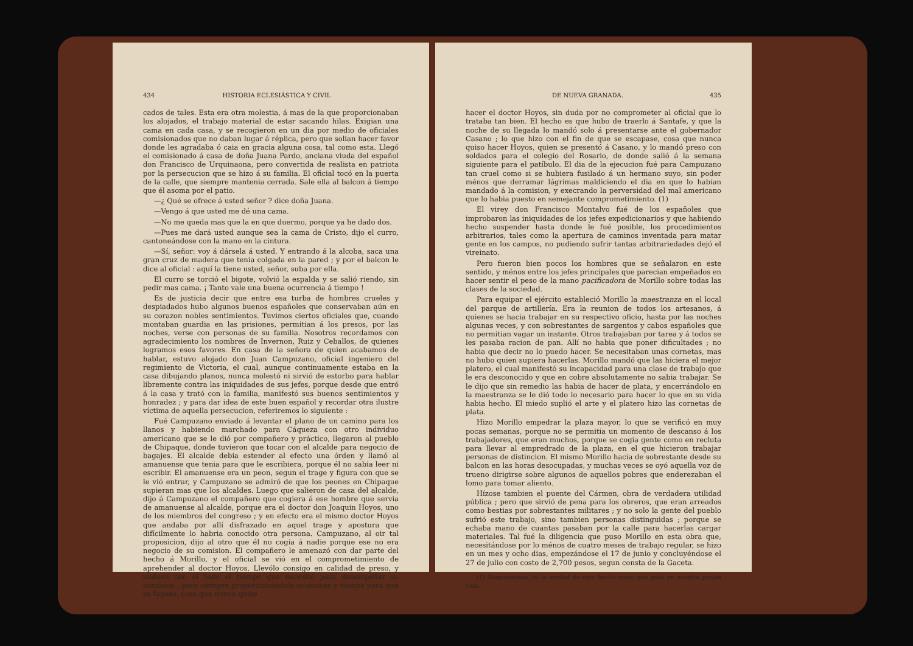434 HISTORIA ECLESIÁSTICA Y CIVIL
cados de tales. Esta era otra molestia, á mas de la que proporcionaban los alojados, el trabajo material de estar sacando hilas. Exigian una cama en cada casa, y se recogieron en un dia por medio de oficiales comisionados que no daban lugar á réplica, pero que solian hacer favor donde les agradaba ó caia en gracia alguna cosa, tal como esta. Llegó el comisionado á casa de doña Juana Pardo, anciana viuda del español don Francisco de Urquinaona, pero convertida de realista en patriota por la persecucion que se hizo á su familia. El oficial tocó en la puerta de la calle, que siempre mantenia cerrada. Sale ella al balcon á tiempo que él asoma por el patio.
—¿ Qué se ofrece á usted señor ? dice doña Juana.
—Vengo á que usted me dé una cama.
—No me queda mas que la en que duermo, porque ya he dado dos.
—Pues me dará usted aunque sea la cama de Cristo, dijo el curro, cantoneándose con la mano en la cintura.
—Sí, señor: voy á dársela á usted. Y entrando á la alcoba, saca una gran cruz de madera que tenia colgada en la pared ; y por el balcon le dice al oficial : aquí la tiene usted, señor, suba por ella.
El curro se torció el bigote, volvió la espalda y se salió riendo, sin pedir mas cama. ¡ Tanto vale una buena ocurrencia á tiempo !
Es de justicia decir que entre esa turba de hombres crueles y despiadados hubo algunos buenos españoles que conservaban aún en su corazon nobles sentimientos. Tuvimos ciertos oficiales que, cuando montaban guardia en las prisiones, permitian á los presos, por las noches, verse con personas de su familia. Nosotros recordamos con agradecimiento los nombres de Invernon, Ruiz y Ceballos, de quienes logramos esos favores. En casa de la señora de quien acabamos de hablar, estuvo alojado don Juan Campuzano, oficial ingeniero del regimiento de Victoria, el cual, aunque continuamente estaba en la casa dibujando planos, nunca molestó ni sirvió de estorbo para hablar libremente contra las iniquidades de sus jefes, porque desde que entró á la casa y trató con la familia, manifestó sus buenos sentimientos y honradez ; y para dar idea de este buen español y recordar otra ilustre víctima de aquella persecucion, referiremos lo siguiente :
Fué Campuzano enviado á levantar el plano de un camino para los llanos y habiendo marchado para Cáqueza con otro individuo americano que se le dió por compañero y práctico, llegaron al pueblo de Chipaque, donde tuvieron que tocar con el alcalde para negocio de bagajes. El alcalde debia estender al efecto una órden y llamó al amanuense que tenia para que le escribiera, porque él no sabia leer ni escribir. El amanuense era un peon, segun el trage y figura con que se le vió entrar, y Campuzano se admiró de que los peones en Chipaque supieran mas que los alcaldes. Luego que salieron de casa del alcalde, dijo á Campuzano el compañero que cogiera á ese hombre que servia de amanuense al alcalde, porque era el doctor don Joaquin Hoyos, uno de los miembros del congreso ; y en efecto era el mismo doctor Hoyos que andaba por allí disfrazado en aquel trage y apostura que difícilmente lo habria conocido otra persona. Campuzano, al oir tal proposicion, dijo al otro que él no cogia á nadie porque ese no era negocio de su comision. El compañero le amenazó con dar parte del hecho á Morillo, y el oficial se vió en el comprometimiento de aprehender al doctor Hoyos. Llevólo consigo en calidad de preso, y anduvo con él todo el tiempo que necesitó para desempeñar su comision ; pero siempre proporcionándole ocasiones y tiempo para que se fugase, cosa que nunca quiso
DE NUEVA GRANADA. 435
hacer el doctor Hoyos, sin duda por no comprometer al oficial que lo trataba tan bien. El hecho es que hubo de traerlo á Santafe, y que la noche de su llegada lo mandó solo á presentarse ante el gobernador Casano ; lo que hizo con el fin de que se escapase, cosa que nunca quiso hacer Hoyos, quien se presentó á Casano, y lo mandó preso con soldados para el colegio del Rosario, de donde salió á la semana siguiente para el patíbulo. El dia de la ejecucion fué para Campuzano tan cruel como si se hubiera fusilado á un hermano suyo, sin poder ménos que derramar lágrimas maldiciendo el dia en que lo habian mandado á la comision, y execrando la perversidad del mal americano que lo habia puesto en semejante comprometimiento. (1)
El virey don Francisco Montalvo fué de los españoles que improbaron las iniquidades de los jefes expedicionarios y que habiendo hecho suspender hasta donde le fué posible, los procedimientos arbitrarios, tales como la apertura de caminos inventada para matar gente en los campos, no pudiendo sufrir tantas arbitrariedades dejó el vireinato.
Pero fueron bien pocos los hombres que se señalaron en este sentido, y ménos entre los jefes principales que parecian empeñados en hacer sentir el peso de la mano pacificadora de Morillo sobre todas las clases de la sociedad.
Para equipar el ejército estableció Morillo la maestranza en el local del parque de artillería. Era la reunion de todos los artesanos, á quienes se hacia trabajar en su respectivo oficio, hasta por las noches algunas veces, y con sobrestantes de sargentos y cabos españoles que no permitian vagar un instante. Otros trabajaban por tarea y á todos se les pasaba racion de pan. Allí no habia que poner dificultades ; no habia que decir no lo puedo hacer. Se necesitaban unas cornetas, mas no hubo quien supiera hacerlas. Morillo mandó que las hiciera el mejor platero, el cual manifestó su incapacidad para una clase de trabajo que le era desconocido y que en cobre absolutamente no sabia trabajar. Se le dijo que sin remedio las habia de hacer de plata, y encerrándolo en la maestranza se le dió todo lo necesario para hacer lo que en su vida habia hecho. El miedo suplió el arte y el platero hizo las cornetas de plata.
Hizo Morillo empedrar la plaza mayor, lo que se verificó en muy pocas semanas, porque no se permitia un momento de descanso á los trabajadores, que eran muchos, porque se cogia gente como en recluta para llevar al empredrado de la plaza, en el que hicieron trabajar personas de distincion. El mismo Morillo hacia de sobrestante desde su balcon en las horas desocupadas, y muchas veces se oyó aquella voz de trueno dirigirse sobre algunos de aquellos pobres que enderezaban el lomo para tomar aliento.
Hízose tambien el puente del Cármen, obra de verdadera utilidad pública ; pero que sirvió de pena para los obreros, que eran arreados como bestias por sobrestantes militares ; y no solo la gente del pueblo sufrió este trabajo, sino tambien personas distinguidas ; porque se echaba mano de cuantas pasaban por la calle para hacerlas cargar materiales. Tal fué la diligencia que puso Morillo en esta obra que, necesitándose por lo ménos de cuatro meses de trabajo regular, se hizo en un mes y ocho dias, empezándose el 17 de junio y concluyéndose el 27 de julio con costo de 2,700 pesos, segun consta de la Gaceta.
(1) Respondemos de la verdad de este hecho como que pasó en nuestra propia casa.